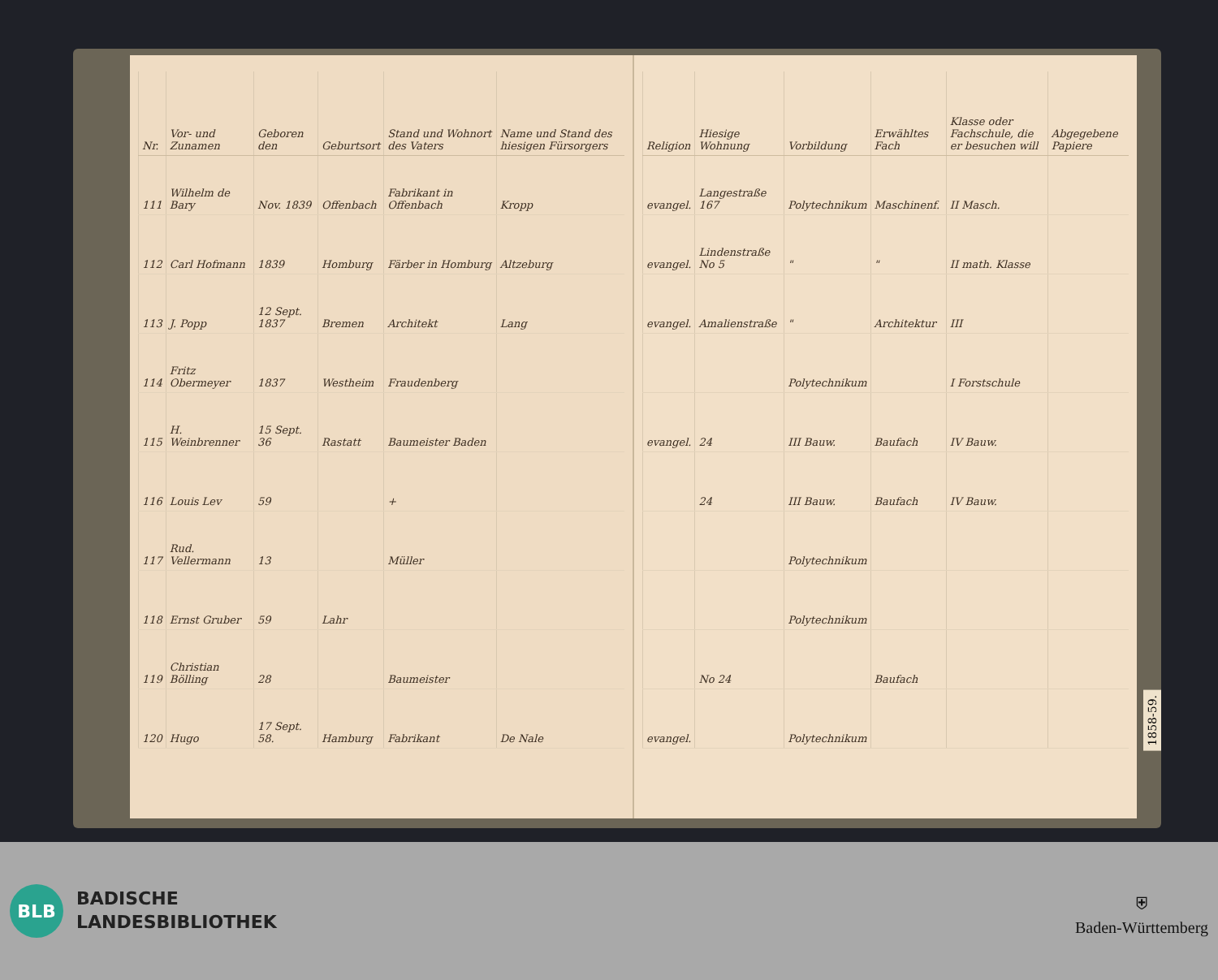| Nr. | Vor- und Zunamen | Geboren den | Geburtsort | Stand und Wohnort des Vaters | Name und Stand des hiesigen Fürsorgers |
| --- | --- | --- | --- | --- | --- |
| 111 | Wilhelm de Bary | Nov. 1839 | Offenbach | Fabrikant in Offenbach | Kropp |
| 112 | Carl Hofmann | 1839 | Homburg | Färber in Homburg | Altzeburg |
| 113 | J. Popp | 12 Sept. 1837 | Bremen | Architekt | Lang |
| 114 | Fritz Obermeyer | 1837 | Westheim | Fraudenberg | |
| 115 | H. Weinbrenner | 15 Sept. 36 | Rastatt | Baumeister Baden | |
| 116 | Louis Lev | 59 | | + | |
| 117 | Rud. Vellermann | 13 | | Müller | |
| 118 | Ernst Gruber | 59 | Lahr | | |
| 119 | Christian Bölling | 28 | | Baumeister | |
| 120 | Hugo | 17 Sept. 58. | Hamburg | Fabrikant | De Nale |
| Religion | Hiesige Wohnung | Vorbildung | Erwähltes Fach | Klasse oder Fachschule, die er besuchen will | Abgegebene Papiere |
| --- | --- | --- | --- | --- | --- |
| evangel. | Langestraße 167 | Polytechnikum | Maschinenf. | II Masch. | |
| evangel. | Lindenstraße No 5 | " | " | II math. Klasse | |
| evangel. | Amalienstraße | " | Architektur | III | |
| | | Polytechnikum | | I Forstschule | |
| evangel. | 24 | III Bauw. | Baufach | IV Bauw. | |
| | 24 | III Bauw. | Baufach | IV Bauw. | |
| | | Polytechnikum | | | |
| | | Polytechnikum | | | |
| | No 24 | | Baufach | | |
| evangel. | | Polytechnikum | | | |
1858-59.
BLB
BADISCHE
LANDESBIBLIOTHEK
⛨
Baden-Württemberg